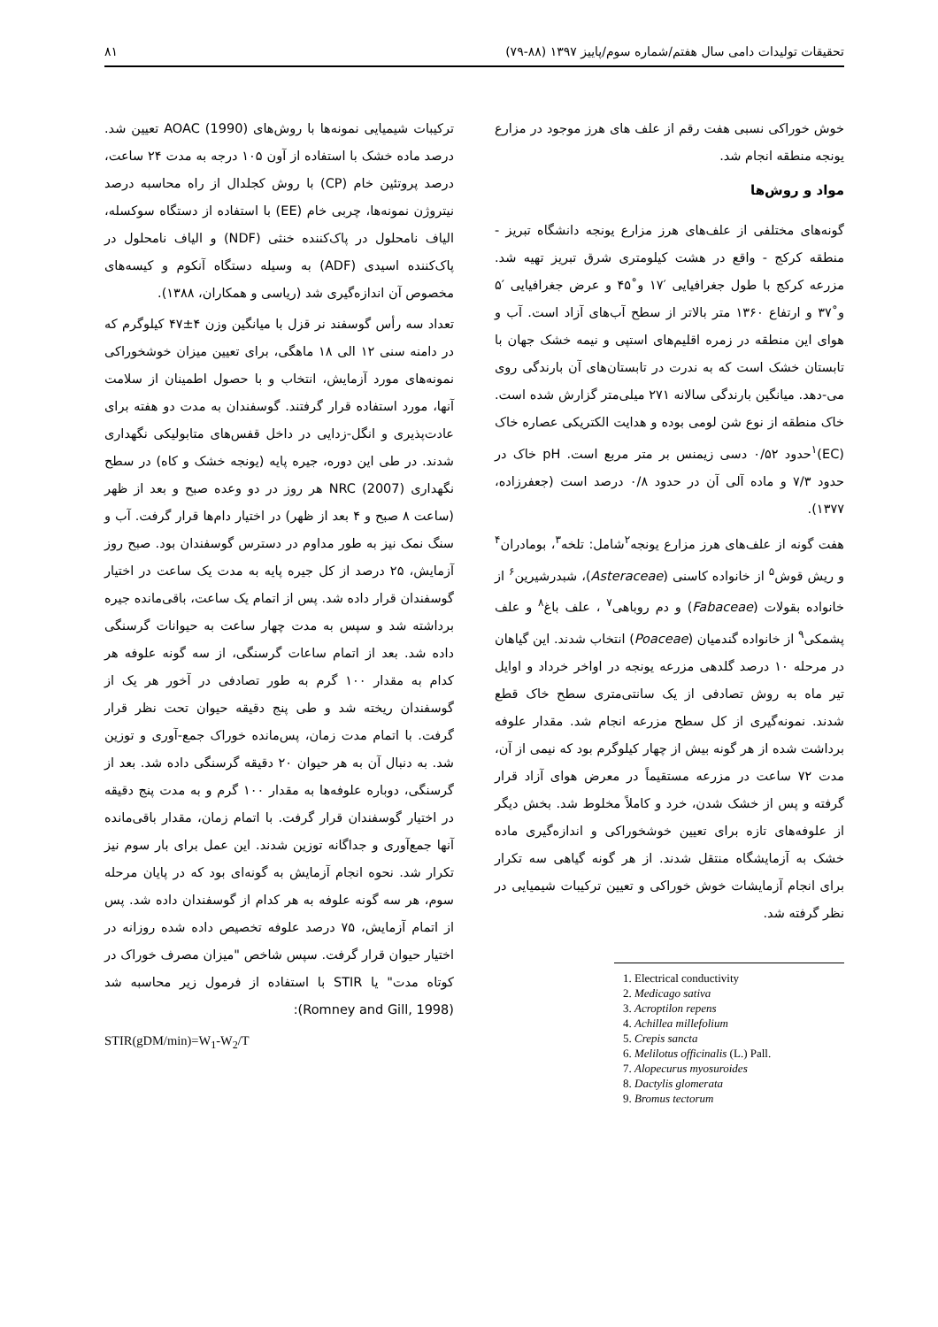تحقیقات تولیدات دامی سال هفتم/شماره سوم/پاییز ۱۳۹۷ (۸۸-۷۹) ۸۱
خوش خوراکی نسبی هفت رقم از علف های هرز موجود در مزارع یونجه منطقه انجام شد.
مواد و روش‌ها
گونه‌های مختلفی از علف‌های هرز مزارع یونجه دانشگاه تبریز - منطقه کرکج - واقع در هشت کیلومتری شرق تبریز تهیه شد. مزرعه کرکج با طول جغرافیایی ′۱۷ و˚۴۵ و عرض جغرافیایی ′۵ و˚۳۷ و ارتفاع ۱۳۶۰ متر بالاتر از سطح آب‌های آزاد است. آب و هوای این منطقه در زمره اقلیم‌های استپی و نیمه خشک جهان با تابستان خشک است که به ندرت در تابستان‌های آن بارندگی روی می-دهد. میانگین بارندگی سالانه ۲۷۱ میلی‌متر گزارش شده است. خاک منطقه از نوع شن لومی بوده و هدایت الکتریکی عصاره خاک (EC)<sup>۱</sup>حدود ۰/۵۲ دسی زیمنس بر متر مربع است. pH خاک در حدود ۷/۳ و ماده آلی آن در حدود ۰/۸ درصد است (جعفرزاده، ۱۳۷۷).
هفت گونه از علف‌های هرز مزارع یونجه<sup>۲</sup>شامل: تلخه<sup>۳</sup>، بومادران<sup>۴</sup> و ریش قوش<sup>۵</sup> از خانواده کاسنی (Asteraceae)، شبدرشیرین<sup>۶</sup> از خانواده بقولات (Fabaceae) و دم روباهی<sup>۷</sup> ، علف باغ<sup>۸</sup> و علف پشمکی<sup>۹</sup> از خانواده گندمیان (Poaceae) انتخاب شدند. این گیاهان در مرحله ۱۰ درصد گلدهی مزرعه یونجه در اواخر خرداد و اوایل تیر ماه به روش تصادفی از یک سانتی‌متری سطح خاک قطع شدند. نمونه‌گیری از کل سطح مزرعه انجام شد. مقدار علوفه برداشت شده از هر گونه بیش از چهار کیلوگرم بود که نیمی از آن، مدت ۷۲ ساعت در مزرعه مستقیماً در معرض هوای آزاد قرار گرفته و پس از خشک شدن، خرد و کاملاً مخلوط شد. بخش دیگر از علوفه‌های تازه برای تعیین خوشخوراکی و اندازه‌گیری ماده خشک به آزمایشگاه منتقل شدند. از هر گونه گیاهی سه تکرار برای انجام آزمایشات خوش خوراکی و تعیین ترکیبات شیمیایی در نظر گرفته شد.
1. Electrical conductivity
2. Medicago sativa
3. Acroptilon repens
4. Achillea millefolium
5. Crepis sancta
6. Melilotus officinalis (L.) Pall.
7. Alopecurus myosuroides
8. Dactylis glomerata
9. Bromus tectorum
ترکیبات شیمیایی نمونه‌ها با روش‌های AOAC (1990) تعیین شد. درصد ماده خشک با استفاده از آون ۱۰۵ درجه به مدت ۲۴ ساعت، درصد پروتئین خام (CP) با روش کجلدال از راه محاسبه درصد نیتروژن نمونه‌ها، چربی خام (EE) با استفاده از دستگاه سوکسله، الیاف نامحلول در پاک‌کننده خنثی (NDF) و الیاف نامحلول در پاک‌کننده اسیدی (ADF) به وسیله دستگاه آنکوم و کیسه‌های مخصوص آن اندازه‌گیری شد (ریاسی و همکاران، ۱۳۸۸).
تعداد سه رأس گوسفند نر قزل با میانگین وزن ۴±۴۷ کیلوگرم که در دامنه سنی ۱۲ الی ۱۸ ماهگی، برای تعیین میزان خوشخوراکی نمونه‌های مورد آزمایش، انتخاب و با حصول اطمینان از سلامت آنها، مورد استفاده قرار گرفتند. گوسفندان به مدت دو هفته برای عادت‌پذیری و انگل-زدایی در داخل قفس‌های متابولیکی نگهداری شدند. در طی این دوره، جیره پایه (یونجه خشک و کاه) در سطح نگهداری (2007) NRC هر روز در دو وعده صبح و بعد از ظهر (ساعت ۸ صبح و ۴ بعد از ظهر) در اختیار دام‌ها قرار گرفت. آب و سنگ نمک نیز به طور مداوم در دسترس گوسفندان بود. صبح روز آزمایش، ۲۵ درصد از کل جیره پایه به مدت یک ساعت در اختیار گوسفندان قرار داده شد. پس از اتمام یک ساعت، باقی‌مانده جیره برداشته شد و سپس به مدت چهار ساعت به حیوانات گرسنگی داده شد. بعد از اتمام ساعات گرسنگی، از سه گونه علوفه هر کدام به مقدار ۱۰۰ گرم به طور تصادفی در آخور هر یک از گوسفندان ریخته شد و طی پنج دقیقه حیوان تحت نظر قرار گرفت. با اتمام مدت زمان، پس‌مانده خوراک جمع-آوری و توزین شد. به دنبال آن به هر حیوان ۲۰ دقیقه گرسنگی داده شد. بعد از گرسنگی، دوباره علوفه‌ها به مقدار ۱۰۰ گرم و به مدت پنج دقیقه در اختیار گوسفندان قرار گرفت. با اتمام زمان، مقدار باقی‌مانده آنها جمع‌آوری و جداگانه توزین شدند. این عمل برای بار سوم نیز تکرار شد. نحوه انجام آزمایش به گونه‌ای بود که در پایان مرحله سوم، هر سه گونه علوفه به هر کدام از گوسفندان داده شد. پس از اتمام آزمایش، ۷۵ درصد علوفه تخصیص داده شده روزانه در اختیار حیوان قرار گرفت. سپس شاخص "میزان مصرف خوراک در کوتاه مدت" یا STIR با استفاده از فرمول زیر محاسبه شد (Romney and Gill, 1998):
STIR(gDM/min)=W<sub>1</sub>-W<sub>2</sub>/T